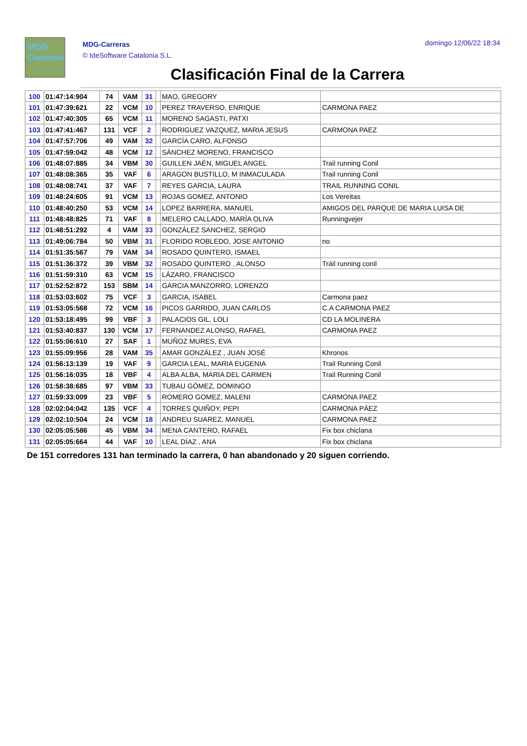MDG
Carreras
MDG-Carreras
© IdeSoftware Catalonia S.L.
domingo 12/06/22 18:34
Clasificación Final de la Carrera
| 100 | 01:47:14:904 | 74 | VAM | 31 | | MAO, GREGORY | |
| 101 | 01:47:39:621 | 22 | VCM | 10 | | PEREZ TRAVERSO, ENRIQUE | CARMONA PAEZ |
| 102 | 01:47:40:305 | 65 | VCM | 11 | | MORENO SAGASTI, PATXI | |
| 103 | 01:47:41:467 | 131 | VCF | 2 | | RODRIGUEZ VAZQUEZ, MARIA JESUS | CARMONA PAEZ |
| 104 | 01:47:57:706 | 49 | VAM | 32 | | GARCÍA CARO, ALFONSO | |
| 105 | 01:47:59:042 | 48 | VCM | 12 | | SÁNCHEZ MORENO, FRANCISCO | |
| 106 | 01:48:07:885 | 34 | VBM | 30 | | GUILLEN JAÉN, MIGUEL ANGEL | Trail running Conil |
| 107 | 01:48:08:365 | 35 | VAF | 6 | | ARAGON BUSTILLO, M INMACULADA | Trail running Conil |
| 108 | 01:48:08:741 | 37 | VAF | 7 | | REYES GARCIA, LAURA | TRAIL RUNNING CONIL |
| 109 | 01:48:24:605 | 91 | VCM | 13 | | ROJAS GOMEZ, ANTONIO | Los Vereitas |
| 110 | 01:48:40:250 | 53 | VCM | 14 | | LOPEZ BARRERA, MANUEL | AMIGOS DEL PARQUE DE MARIA LUISA DE |
| 111 | 01:48:48:825 | 71 | VAF | 8 | | MELERO CALLADO, MARÍA OLIVA | Runningvejer |
| 112 | 01:48:51:292 | 4 | VAM | 33 | | GONZÁLEZ SANCHEZ, SERGIO | |
| 113 | 01:49:06:784 | 50 | VBM | 31 | | FLORIDO ROBLEDO, JOSE ANTONIO | no |
| 114 | 01:51:35:567 | 79 | VAM | 34 | | ROSADO QUINTERO, ISMAEL | |
| 115 | 01:51:36:372 | 39 | VBM | 32 | | ROSADO QUINTERO , ALONSO | Tráil running conil |
| 116 | 01:51:59:310 | 63 | VCM | 15 | | LÁZARO, FRANCISCO | |
| 117 | 01:52:52:872 | 153 | SBM | 14 | | GARCIA MANZORRO, LORENZO | |
| 118 | 01:53:03:602 | 75 | VCF | 3 | | GARCIA, ISABEL | Carmona paez |
| 119 | 01:53:05:568 | 72 | VCM | 16 | | PICOS GARRIDO, JUAN CARLOS | C.A CARMONA PAEZ |
| 120 | 01:53:18:495 | 99 | VBF | 3 | | PALACIOS GIL, LOLI | CD LA MOLINERA |
| 121 | 01:53:40:837 | 130 | VCM | 17 | | FERNANDEZ ALONSO, RAFAEL | CARMONA PAEZ |
| 122 | 01:55:06:610 | 27 | SAF | 1 | | MUÑOZ MURES, EVA | |
| 123 | 01:55:09:956 | 28 | VAM | 35 | | AMAR GONZÁLEZ , JUAN JOSÉ | Khronos |
| 124 | 01:56:13:139 | 19 | VAF | 9 | | GARCIA LEAL, MARIA EUGENIA | Trail Running Conil |
| 125 | 01:56:16:035 | 18 | VBF | 4 | | ALBA ALBA, MARIA DEL CARMEN | Trail Running Conil |
| 126 | 01:58:38:685 | 97 | VBM | 33 | | TUBAU GÓMEZ, DOMINGO | |
| 127 | 01:59:33:009 | 23 | VBF | 5 | | ROMERO GOMEZ, MALENI | CARMONA PAEZ |
| 128 | 02:02:04:042 | 135 | VCF | 4 | | TORRES QUIÑOY, PEPI | CARMONA PÁEZ |
| 129 | 02:02:10:504 | 24 | VCM | 18 | | ANDREU SUAREZ, MANUEL | CARMONA PAEZ |
| 130 | 02:05:05:586 | 45 | VBM | 34 | | MENA CANTERO, RAFAEL | Fix box chiclana |
| 131 | 02:05:05:664 | 44 | VAF | 10 | | LEAL DÍAZ , ANA | Fix box chiclana |
De 151 corredores 131 han terminado la carrera, 0 han abandonado y 20 siguen corriendo.